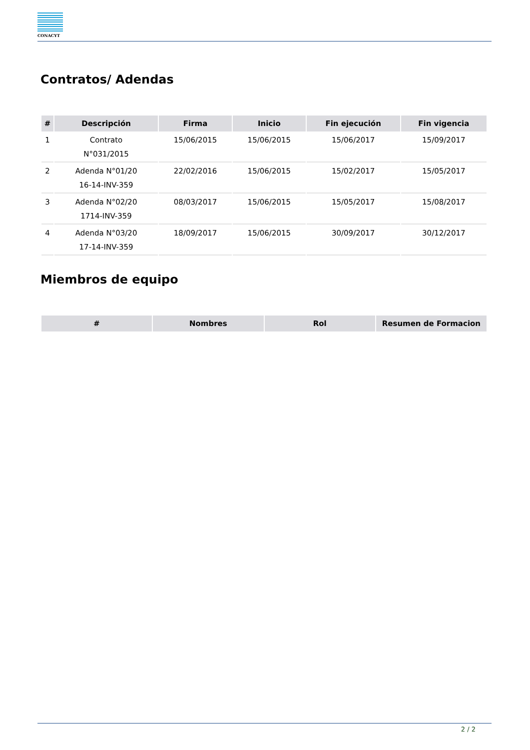CONACYT
Contratos/ Adendas
| # | Descripción | Firma | Inicio | Fin ejecución | Fin vigencia |
| --- | --- | --- | --- | --- | --- |
| 1 | Contrato N°031/2015 | 15/06/2015 | 15/06/2015 | 15/06/2017 | 15/09/2017 |
| 2 | Adenda N°01/20 16-14-INV-359 | 22/02/2016 | 15/06/2015 | 15/02/2017 | 15/05/2017 |
| 3 | Adenda N°02/20 1714-INV-359 | 08/03/2017 | 15/06/2015 | 15/05/2017 | 15/08/2017 |
| 4 | Adenda N°03/20 17-14-INV-359 | 18/09/2017 | 15/06/2015 | 30/09/2017 | 30/12/2017 |
Miembros de equipo
| # | Nombres | Rol | Resumen de Formacion |
| --- | --- | --- | --- |
2 / 2